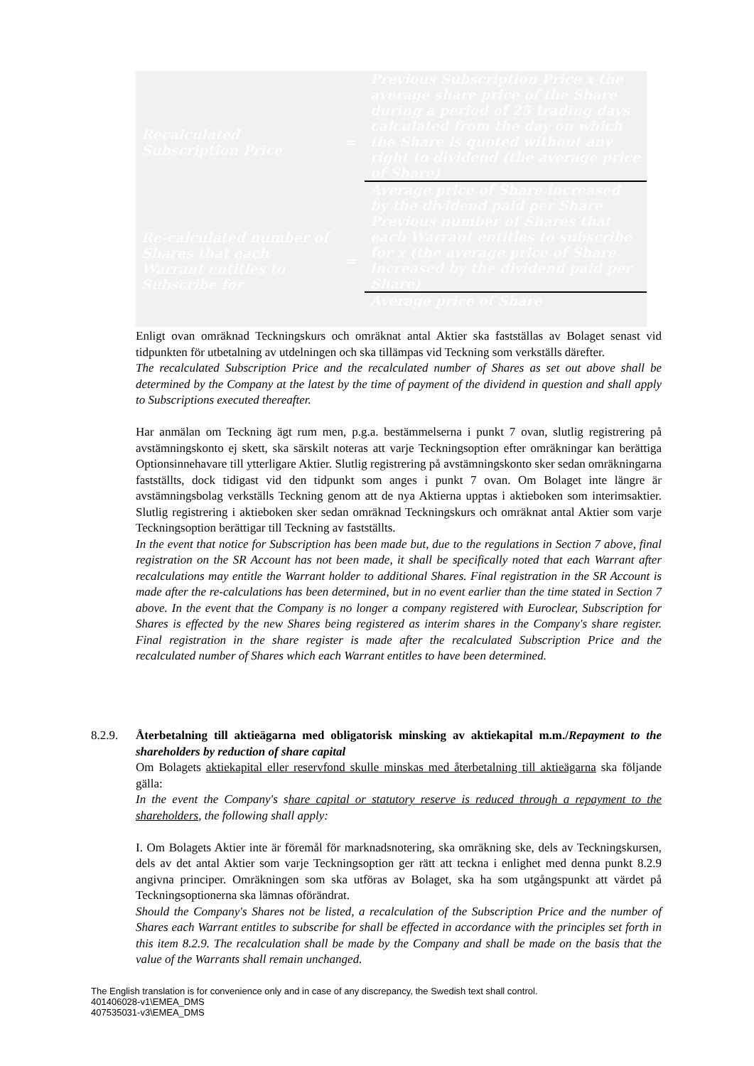| Recalculated Subscription Price | = | Previous Subscription Price x the average share price of the Share during a period of 25 trading days calculated from the day on which the Share is quoted without any right to dividend (the average price of Share) |
| | | Average price of Share increased by the dividend paid per Share |
| Re-calculated number of Shares that each Warrant entitles to Subscribe for | = | Previous number of Shares that each Warrant entitles to subscribe for x (the average price of Share increased by the dividend paid per Share) |
| | | Average price of Share |
Enligt ovan omräknad Teckningskurs och omräknat antal Aktier ska fastställas av Bolaget senast vid tidpunkten för utbetalning av utdelningen och ska tillämpas vid Teckning som verkställs därefter.
The recalculated Subscription Price and the recalculated number of Shares as set out above shall be determined by the Company at the latest by the time of payment of the dividend in question and shall apply to Subscriptions executed thereafter.
Har anmälan om Teckning ägt rum men, p.g.a. bestämmelserna i punkt 7 ovan, slutlig registrering på avstämningskonto ej skett, ska särskilt noteras att varje Teckningsoption efter omräkningar kan berättiga Optionsinnehavare till ytterligare Aktier. Slutlig registrering på avstämningskonto sker sedan omräkningarna fastställts, dock tidigast vid den tidpunkt som anges i punkt 7 ovan. Om Bolaget inte längre är avstämningsbolag verkställs Teckning genom att de nya Aktierna upptas i aktieboken som interimsaktier. Slutlig registrering i aktieboken sker sedan omräknad Teckningskurs och omräknat antal Aktier som varje Teckningsoption berättigar till Teckning av fastställts.
In the event that notice for Subscription has been made but, due to the regulations in Section 7 above, final registration on the SR Account has not been made, it shall be specifically noted that each Warrant after recalculations may entitle the Warrant holder to additional Shares. Final registration in the SR Account is made after the re-calculations has been determined, but in no event earlier than the time stated in Section 7 above. In the event that the Company is no longer a company registered with Euroclear, Subscription for Shares is effected by the new Shares being registered as interim shares in the Company's share register. Final registration in the share register is made after the recalculated Subscription Price and the recalculated number of Shares which each Warrant entitles to have been determined.
8.2.9.
Återbetalning till aktieägarna med obligatorisk minsking av aktiekapital m.m./Repayment to the shareholders by reduction of share capital
Om Bolagets aktiekapital eller reservfond skulle minskas med återbetalning till aktieägarna ska följande gälla:
In the event the Company's share capital or statutory reserve is reduced through a repayment to the shareholders, the following shall apply:
I. Om Bolagets Aktier inte är föremål för marknadsnotering, ska omräkning ske, dels av Teckningskursen, dels av det antal Aktier som varje Teckningsoption ger rätt att teckna i enlighet med denna punkt 8.2.9 angivna principer. Omräkningen som ska utföras av Bolaget, ska ha som utgångspunkt att värdet på Teckningsoptionerna ska lämnas oförändrat.
Should the Company's Shares not be listed, a recalculation of the Subscription Price and the number of Shares each Warrant entitles to subscribe for shall be effected in accordance with the principles set forth in this item 8.2.9. The recalculation shall be made by the Company and shall be made on the basis that the value of the Warrants shall remain unchanged.
The English translation is for convenience only and in case of any discrepancy, the Swedish text shall control.
401406028-v1\EMEA_DMS
407535031-v3\EMEA_DMS